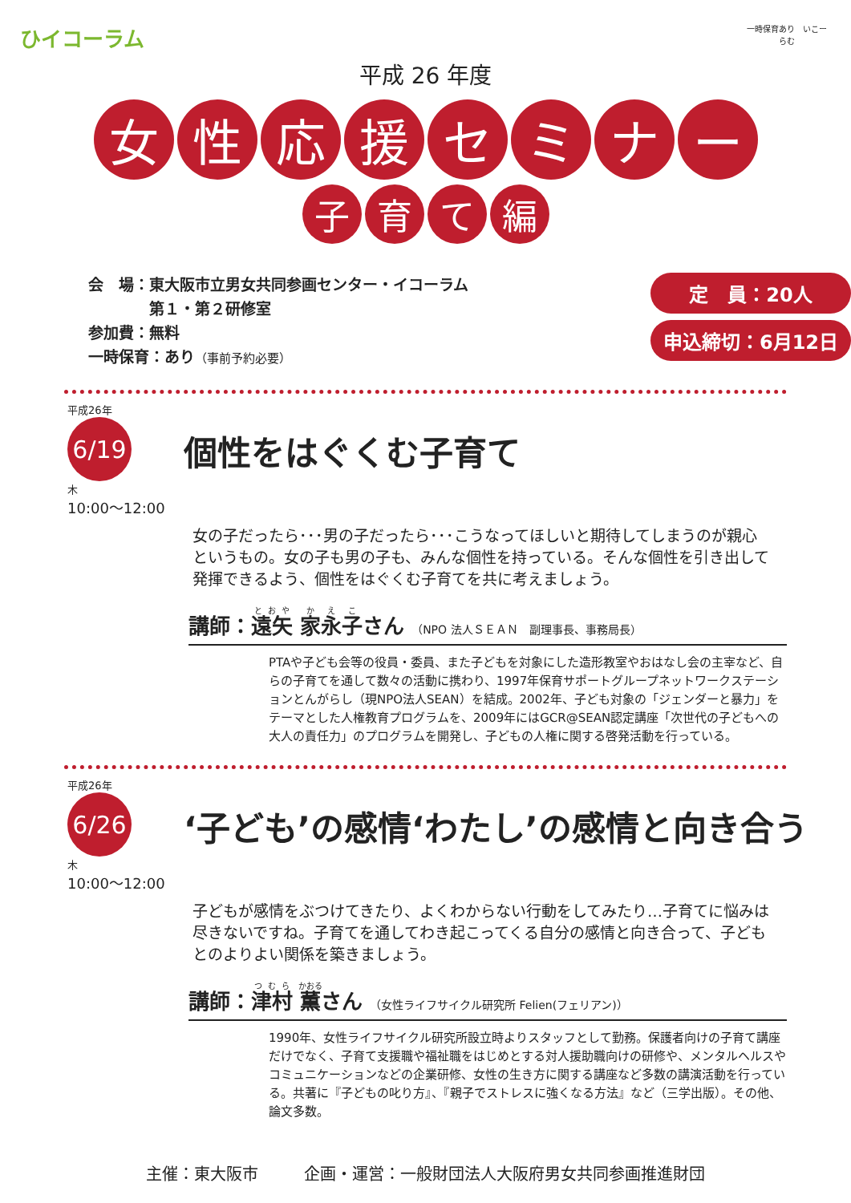ひイコーラム
一時保育あり　いこーらむ
平成 26 年度
女 性 応 援 セ ミ ナ ー
子 育 て 編
会　場：東大阪市立男女共同参画センター・イコーラム
　　　　第１・第２研修室
参加費：無料
一時保育：あり（事前予約必要）
定　員：20人
申込締切：6月12日
平成26年
6/19
木
10:00～12:00
個性をはぐくむ子育て
女の子だったら･･･男の子だったら･･･こうなってほしいと期待してしまうのが親心というもの。女の子も男の子も、みんな個性を持っている。そんな個性を引き出して発揮できるよう、個性をはぐくむ子育てを共に考えましょう。
講師：遠矢 家永子さん （NPO 法人ＳＥＡＮ　副理事長、事務局長）
PTAや子ども会等の役員・委員、また子どもを対象にした造形教室やおはなし会の主宰など、自らの子育てを通して数々の活動に携わり、1997年保育サポートグループネットワークステーションとんがらし（現NPO法人SEAN）を結成。2002年、子ども対象の「ジェンダーと暴力」をテーマとした人権教育プログラムを、2009年にはGCR@SEAN認定講座「次世代の子どもへの大人の責任力」のプログラムを開発し、子どもの人権に関する啓発活動を行っている。
平成26年
6/26
木
10:00～12:00
‘子ども’の感情‘わたし’の感情と向き合う
子どもが感情をぶつけてきたり、よくわからない行動をしてみたり…子育てに悩みは尽きないですね。子育てを通してわき起こってくる自分の感情と向き合って、子どもとのよりよい関係を築きましょう。
講師：津村 薫さん （女性ライフサイクル研究所 Felien(フェリアン)）
1990年、女性ライフサイクル研究所設立時よりスタッフとして勤務。保護者向けの子育て講座だけでなく、子育て支援職や福祉職をはじめとする対人援助職向けの研修や、メンタルヘルスやコミュニケーションなどの企業研修、女性の生き方に関する講座など多数の講演活動を行っている。共著に『子どもの叱り方』、『親子でストレスに強くなる方法』など（三学出版）。その他、論文多数。
主催：東大阪市 企画・運営：一般財団法人大阪府男女共同参画推進財団